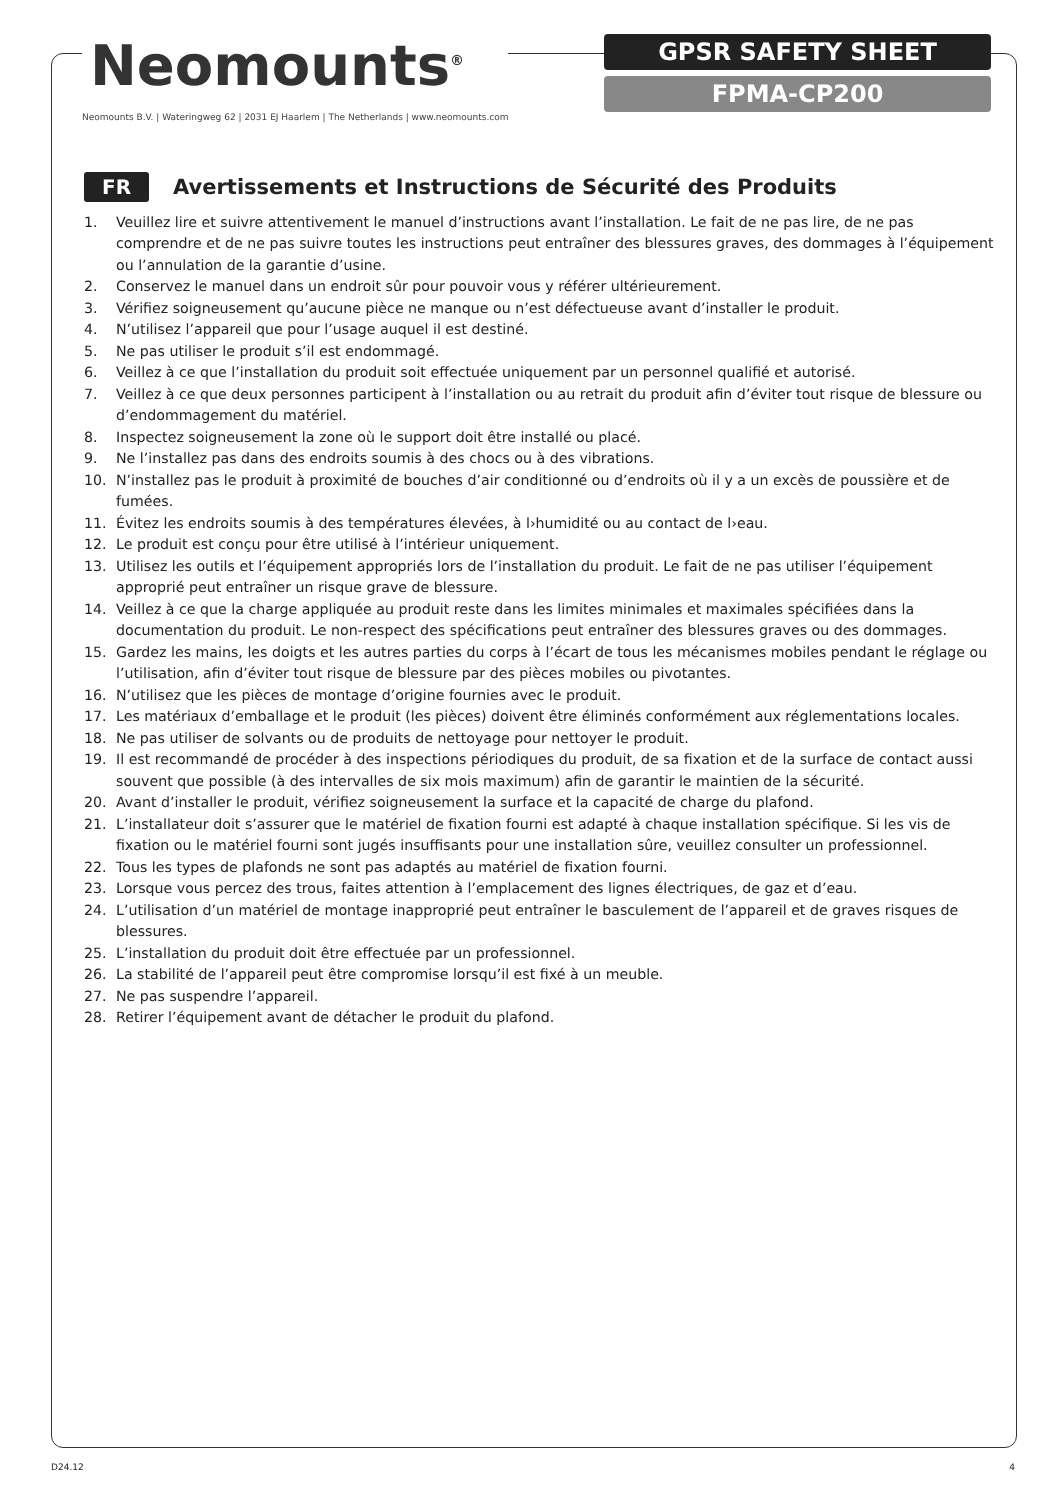Neomounts<sup>®</sup>
Neomounts B.V. | Wateringweg 62 | 2031 EJ Haarlem | The Netherlands | www.neomounts.com
GPSR SAFETY SHEET
FPMA-CP200
FR
Avertissements et Instructions de Sécurité des Produits
1. Veuillez lire et suivre attentivement le manuel d’instructions avant l’installation. Le fait de ne pas lire, de ne pas comprendre et de ne pas suivre toutes les instructions peut entraîner des blessures graves, des dommages à l’équipement ou l’annulation de la garantie d’usine.
2. Conservez le manuel dans un endroit sûr pour pouvoir vous y référer ultérieurement.
3. Vérifiez soigneusement qu’aucune pièce ne manque ou n’est défectueuse avant d’installer le produit.
4. N’utilisez l’appareil que pour l’usage auquel il est destiné.
5. Ne pas utiliser le produit s’il est endommagé.
6. Veillez à ce que l’installation du produit soit effectuée uniquement par un personnel qualifié et autorisé.
7. Veillez à ce que deux personnes participent à l’installation ou au retrait du produit afin d’éviter tout risque de blessure ou d’endommagement du matériel.
8. Inspectez soigneusement la zone où le support doit être installé ou placé.
9. Ne l’installez pas dans des endroits soumis à des chocs ou à des vibrations.
10. N’installez pas le produit à proximité de bouches d’air conditionné ou d’endroits où il y a un excès de poussière et de fumées.
11. Évitez les endroits soumis à des températures élevées, à l›humidité ou au contact de l›eau.
12. Le produit est conçu pour être utilisé à l’intérieur uniquement.
13. Utilisez les outils et l’équipement appropriés lors de l’installation du produit. Le fait de ne pas utiliser l’équipement approprié peut entraîner un risque grave de blessure.
14. Veillez à ce que la charge appliquée au produit reste dans les limites minimales et maximales spécifiées dans la documentation du produit. Le non-respect des spécifications peut entraîner des blessures graves ou des dommages.
15. Gardez les mains, les doigts et les autres parties du corps à l’écart de tous les mécanismes mobiles pendant le réglage ou l’utilisation, afin d’éviter tout risque de blessure par des pièces mobiles ou pivotantes.
16. N’utilisez que les pièces de montage d’origine fournies avec le produit.
17. Les matériaux d’emballage et le produit (les pièces) doivent être éliminés conformément aux réglementations locales.
18. Ne pas utiliser de solvants ou de produits de nettoyage pour nettoyer le produit.
19. Il est recommandé de procéder à des inspections périodiques du produit, de sa fixation et de la surface de contact aussi souvent que possible (à des intervalles de six mois maximum) afin de garantir le maintien de la sécurité.
20. Avant d’installer le produit, vérifiez soigneusement la surface et la capacité de charge du plafond.
21. L’installateur doit s’assurer que le matériel de fixation fourni est adapté à chaque installation spécifique. Si les vis de fixation ou le matériel fourni sont jugés insuffisants pour une installation sûre, veuillez consulter un professionnel.
22. Tous les types de plafonds ne sont pas adaptés au matériel de fixation fourni.
23. Lorsque vous percez des trous, faites attention à l’emplacement des lignes électriques, de gaz et d’eau.
24. L’utilisation d’un matériel de montage inapproprié peut entraîner le basculement de l’appareil et de graves risques de blessures.
25. L’installation du produit doit être effectuée par un professionnel.
26. La stabilité de l’appareil peut être compromise lorsqu’il est fixé à un meuble.
27. Ne pas suspendre l’appareil.
28. Retirer l’équipement avant de détacher le produit du plafond.
D24.12 4